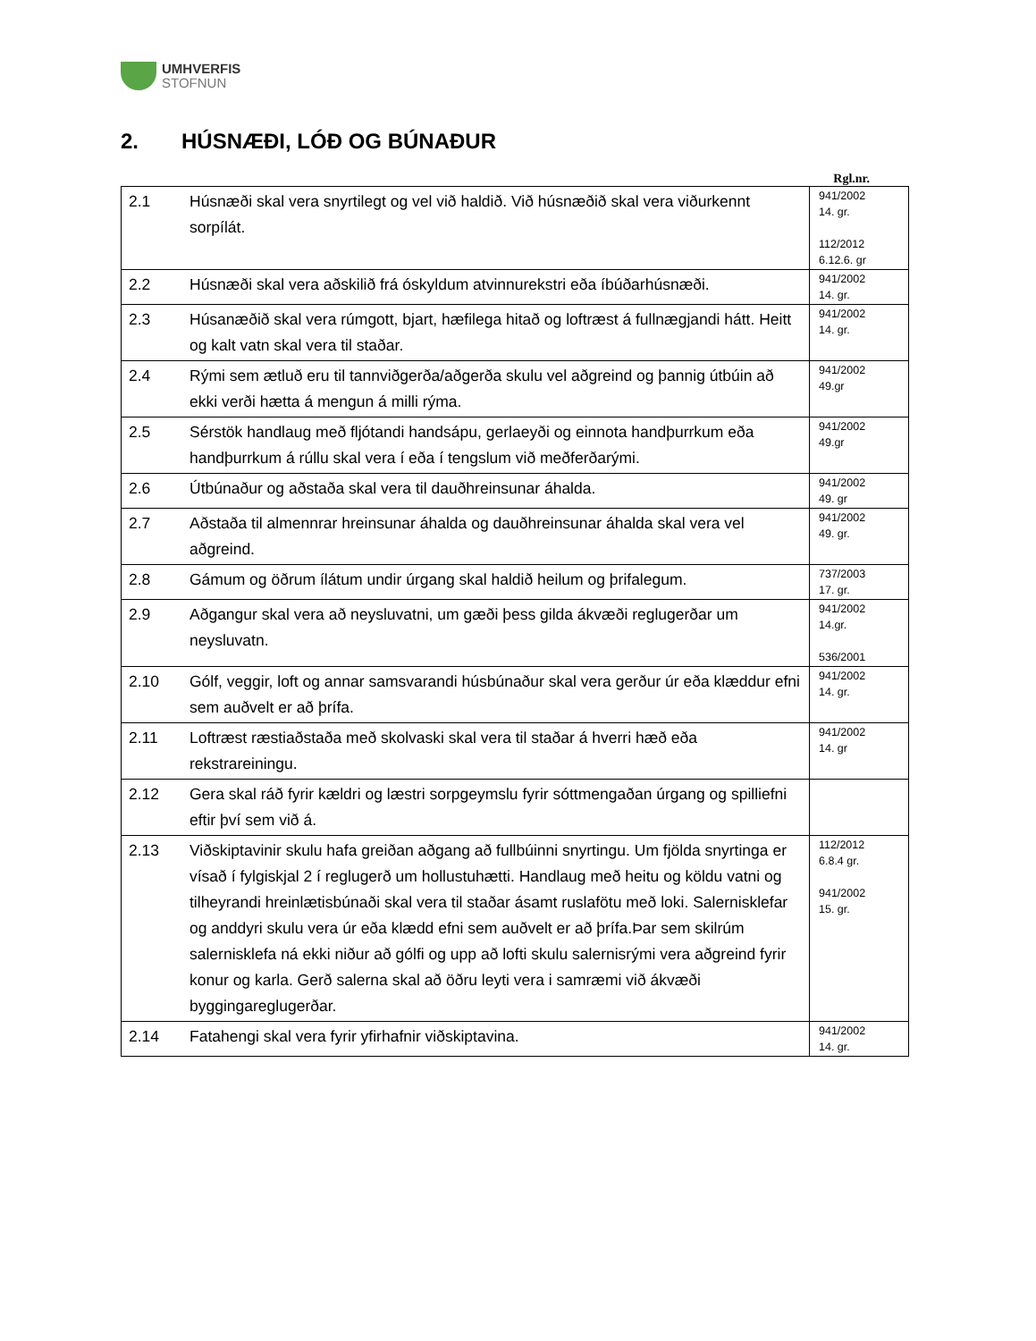UMHVERFIS
STOFNUN
2. HÚSNÆÐI, LÓÐ OG BÚNAÐUR
Rgl.nr.
| 2.1 | Húsnæði skal vera snyrtilegt og vel við haldið. Við húsnæðið skal vera viðurkennt sorpílát. | 941/2002 14. gr. 112/2012 6.12.6. gr |
| 2.2 | Húsnæði skal vera aðskilið frá óskyldum atvinnurekstri eða íbúðarhúsnæði. | 941/2002 14. gr. |
| 2.3 | Húsanæðið skal vera rúmgott, bjart, hæfilega hitað og loftræst á fullnægjandi hátt. Heitt og kalt vatn skal vera til staðar. | 941/2002 14. gr. |
| 2.4 | Rými sem ætluð eru til tannviðgerða/aðgerða skulu vel aðgreind og þannig útbúin að ekki verði hætta á mengun á milli rýma. | 941/2002 49.gr |
| 2.5 | Sérstök handlaug með fljótandi handsápu, gerlaeyði og einnota handþurrkum eða handþurrkum á rúllu skal vera í eða í tengslum við meðferðarými. | 941/2002 49.gr |
| 2.6 | Útbúnaður og aðstaða skal vera til dauðhreinsunar áhalda. | 941/2002 49. gr |
| 2.7 | Aðstaða til almennrar hreinsunar áhalda og dauðhreinsunar áhalda skal vera vel aðgreind. | 941/2002 49. gr. |
| 2.8 | Gámum og öðrum ílátum undir úrgang skal haldið heilum og þrifalegum. | 737/2003 17. gr. |
| 2.9 | Aðgangur skal vera að neysluvatni, um gæði þess gilda ákvæði reglugerðar um neysluvatn. | 941/2002 14.gr. 536/2001 |
| 2.10 | Gólf, veggir, loft og annar samsvarandi húsbúnaður skal vera gerður úr eða klæddur efni sem auðvelt er að þrífa. | 941/2002 14. gr. |
| 2.11 | Loftræst ræstiaðstaða með skolvaski skal vera til staðar á hverri hæð eða rekstrareiningu. | 941/2002 14. gr |
| 2.12 | Gera skal ráð fyrir kældri og læstri sorpgeymslu fyrir sóttmengaðan úrgang og spilliefni eftir því sem við á. | |
| 2.13 | Viðskiptavinir skulu hafa greiðan aðgang að fullbúinni snyrtingu. Um fjölda snyrtinga er vísað í fylgiskjal 2 í reglugerð um hollustuhætti. Handlaug með heitu og köldu vatni og tilheyrandi hreinlætisbúnaði skal vera til staðar ásamt ruslafötu með loki. Salernisklefar og anddyri skulu vera úr eða klædd efni sem auðvelt er að þrífa.Þar sem skilrúm salernisklefa ná ekki niður að gólfi og upp að lofti skulu salernisrými vera aðgreind fyrir konur og karla. Gerð salerna skal að öðru leyti vera i samræmi við ákvæði byggingareglugerðar. | 112/2012 6.8.4 gr. 941/2002 15. gr. |
| 2.14 | Fatahengi skal vera fyrir yfirhafnir viðskiptavina. | 941/2002 14. gr. |